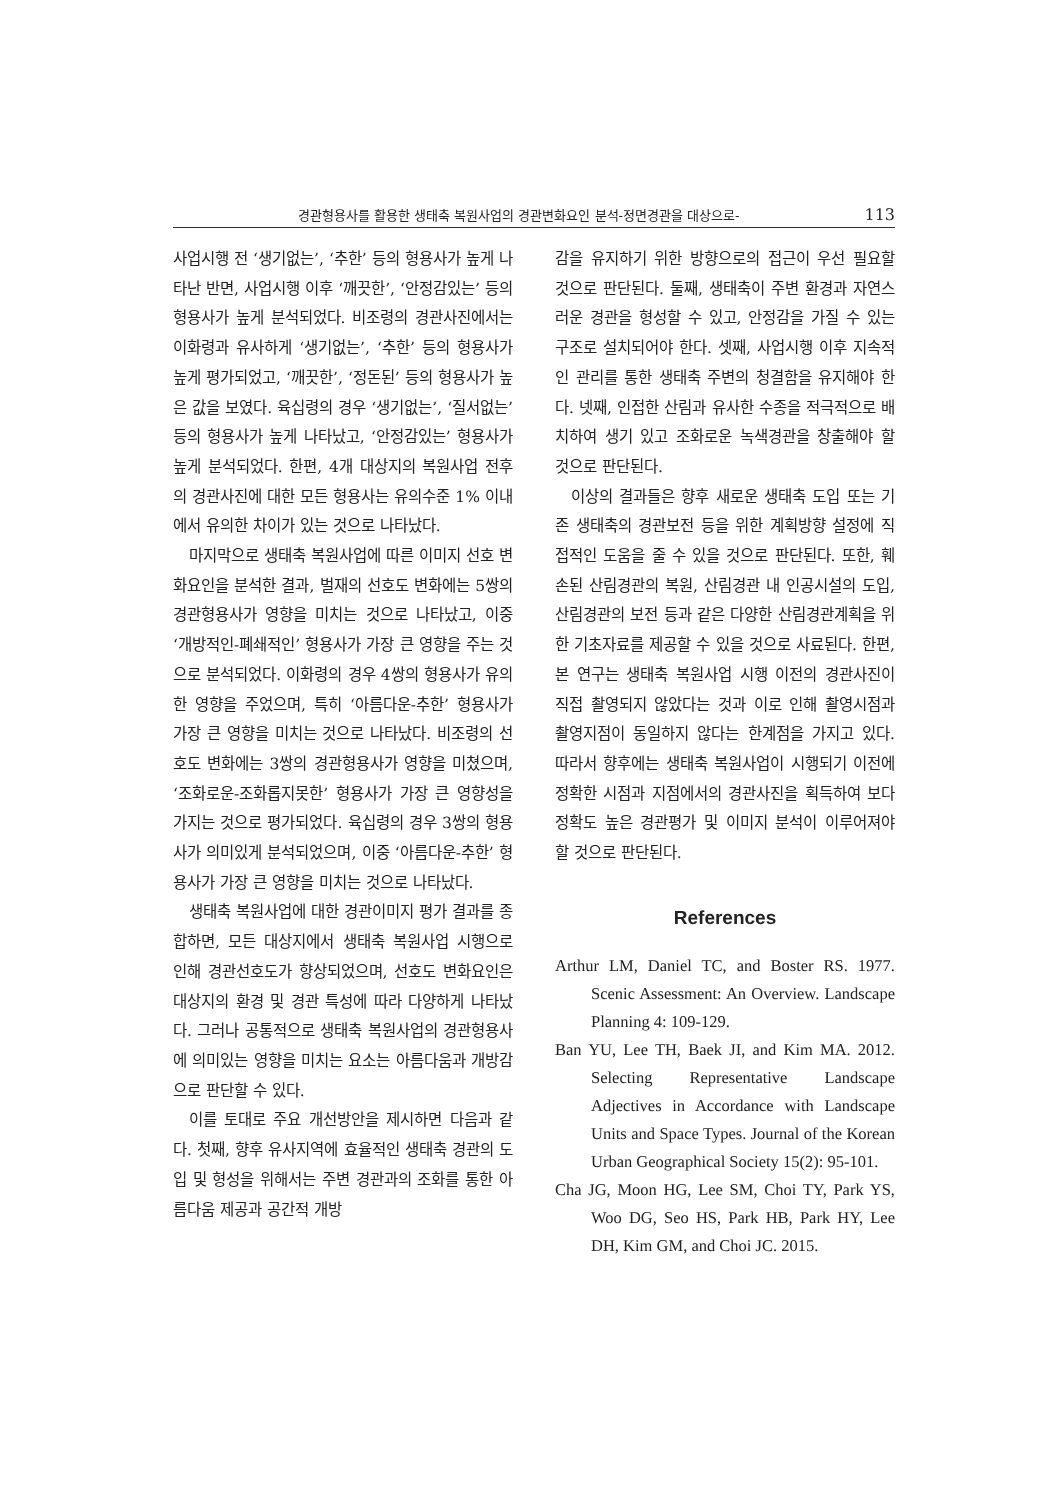경관형용사를 활용한 생태축 복원사업의 경관변화요인 분석-정면경관을 대상으로- 113
사업시행 전 ‘생기없는’, ‘추한’ 등의 형용사가 높게 나타난 반면, 사업시행 이후 ‘깨끗한’, ‘안정감있는’ 등의 형용사가 높게 분석되었다. 비조령의 경관사진에서는 이화령과 유사하게 ‘생기없는’, ‘추한’ 등의 형용사가 높게 평가되었고, ‘깨끗한’, ‘정돈된’ 등의 형용사가 높은 값을 보였다. 육십령의 경우 ‘생기없는’, ‘질서없는’ 등의 형용사가 높게 나타났고, ‘안정감있는’ 형용사가 높게 분석되었다. 한편, 4개 대상지의 복원사업 전후의 경관사진에 대한 모든 형용사는 유의수준 1% 이내에서 유의한 차이가 있는 것으로 나타났다.
마지막으로 생태축 복원사업에 따른 이미지 선호 변화요인을 분석한 결과, 벌재의 선호도 변화에는 5쌍의 경관형용사가 영향을 미치는 것으로 나타났고, 이중 ‘개방적인-폐쇄적인’ 형용사가 가장 큰 영향을 주는 것으로 분석되었다. 이화령의 경우 4쌍의 형용사가 유의한 영향을 주었으며, 특히 ‘아름다운-추한’ 형용사가 가장 큰 영향을 미치는 것으로 나타났다. 비조령의 선호도 변화에는 3쌍의 경관형용사가 영향을 미쳤으며, ‘조화로운-조화롭지못한’ 형용사가 가장 큰 영향성을 가지는 것으로 평가되었다. 육십령의 경우 3쌍의 형용사가 의미있게 분석되었으며, 이중 ‘아름다운-추한’ 형용사가 가장 큰 영향을 미치는 것으로 나타났다.
생태축 복원사업에 대한 경관이미지 평가 결과를 종합하면, 모든 대상지에서 생태축 복원사업 시행으로 인해 경관선호도가 향상되었으며, 선호도 변화요인은 대상지의 환경 및 경관 특성에 따라 다양하게 나타났다. 그러나 공통적으로 생태축 복원사업의 경관형용사에 의미있는 영향을 미치는 요소는 아름다움과 개방감으로 판단할 수 있다.
이를 토대로 주요 개선방안을 제시하면 다음과 같다. 첫째, 향후 유사지역에 효율적인 생태축 경관의 도입 및 형성을 위해서는 주변 경관과의 조화를 통한 아름다움 제공과 공간적 개방
감을 유지하기 위한 방향으로의 접근이 우선 필요할 것으로 판단된다. 둘째, 생태축이 주변 환경과 자연스러운 경관을 형성할 수 있고, 안정감을 가질 수 있는 구조로 설치되어야 한다. 셋째, 사업시행 이후 지속적인 관리를 통한 생태축 주변의 청결함을 유지해야 한다. 넷째, 인접한 산림과 유사한 수종을 적극적으로 배치하여 생기 있고 조화로운 녹색경관을 창출해야 할 것으로 판단된다.
이상의 결과들은 향후 새로운 생태축 도입 또는 기존 생태축의 경관보전 등을 위한 계획방향 설정에 직접적인 도움을 줄 수 있을 것으로 판단된다. 또한, 훼손된 산림경관의 복원, 산림경관 내 인공시설의 도입, 산림경관의 보전 등과 같은 다양한 산림경관계획을 위한 기초자료를 제공할 수 있을 것으로 사료된다. 한편, 본 연구는 생태축 복원사업 시행 이전의 경관사진이 직접 촬영되지 않았다는 것과 이로 인해 촬영시점과 촬영지점이 동일하지 않다는 한계점을 가지고 있다. 따라서 향후에는 생태축 복원사업이 시행되기 이전에 정확한 시점과 지점에서의 경관사진을 획득하여 보다 정확도 높은 경관평가 및 이미지 분석이 이루어져야 할 것으로 판단된다.
References
Arthur LM, Daniel TC, and Boster RS. 1977. Scenic Assessment: An Overview. Landscape Planning 4: 109-129.
Ban YU, Lee TH, Baek JI, and Kim MA. 2012. Selecting Representative Landscape Adjectives in Accordance with Landscape Units and Space Types. Journal of the Korean Urban Geographical Society 15(2): 95-101.
Cha JG, Moon HG, Lee SM, Choi TY, Park YS, Woo DG, Seo HS, Park HB, Park HY, Lee DH, Kim GM, and Choi JC. 2015.